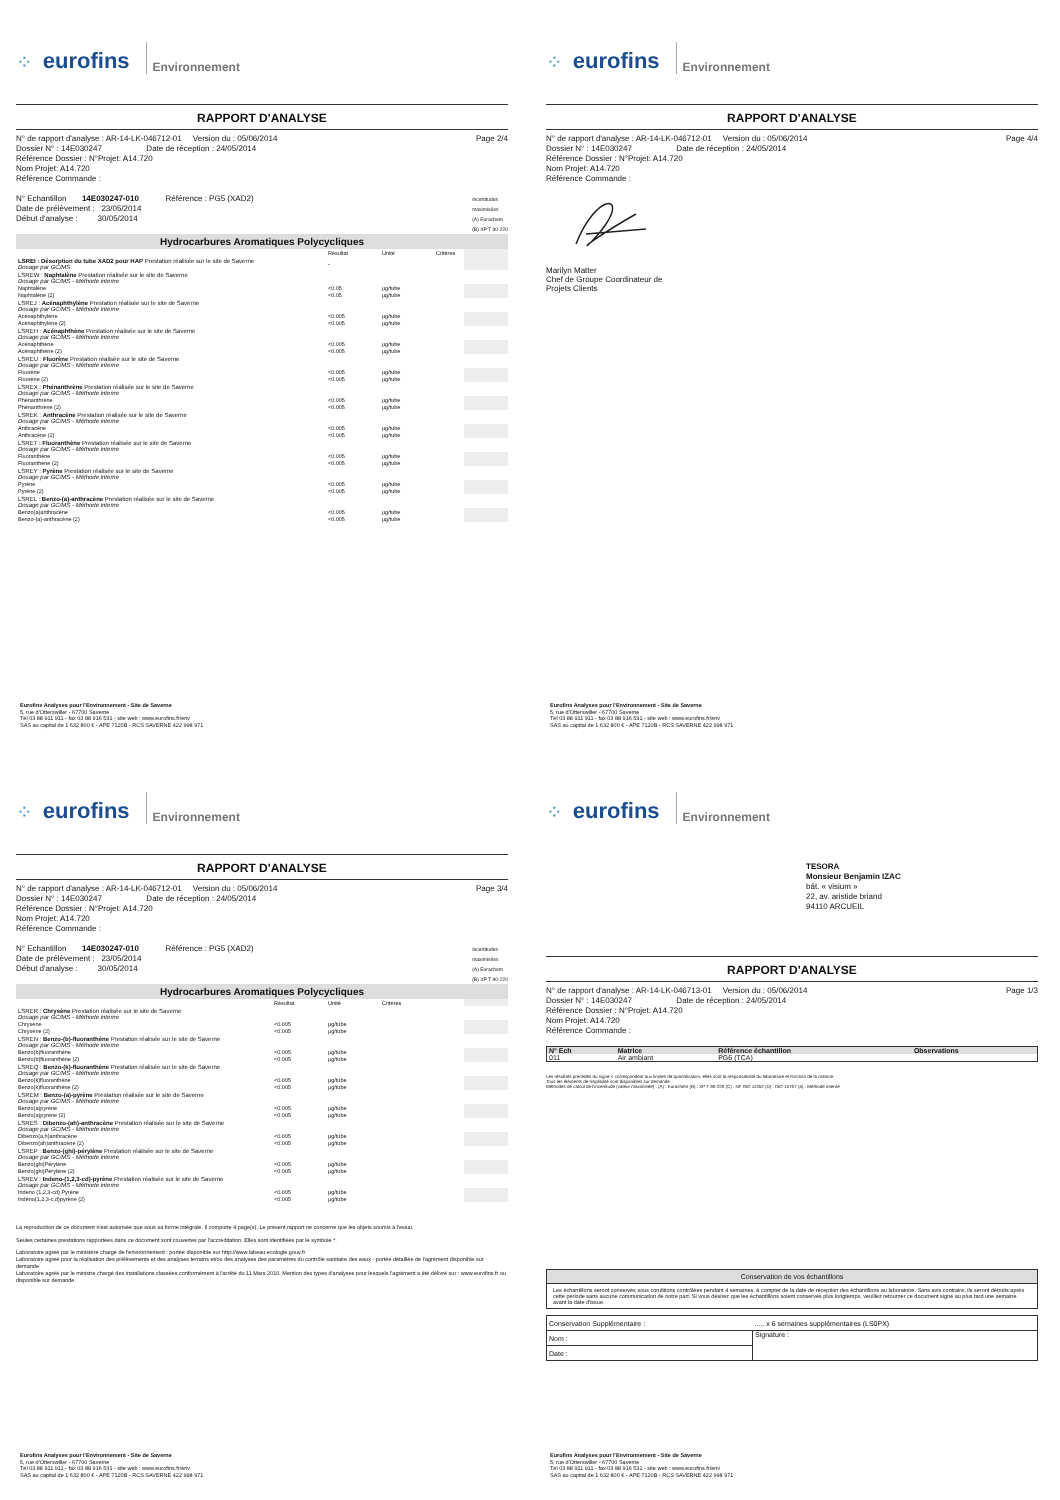⁘ eurofins Environnement
RAPPORT D'ANALYSE
N° de rapport d'analyse : AR-14-LK-046712-01 Version du : 05/06/2014
Dossier N° : 14E030247 Date de réception : 24/05/2014
Référence Dossier : N°Projet: A14.720
Nom Projet: A14.720
Référence Commande :
Page 2/4
N° Echantillon 14E030247-010 Référence : PG5 (XAD2)
Date de prélèvement : 23/05/2014
Début d'analyse : 30/05/2014
Incertitudes
maximisées
(A) Eurachem
(B) XP T 90-220
Hydrocarbures Aromatiques Polycycliques
| | Résultat | Unité | Critères | |
| LSREI : Désorption du tube XAD2 pour HAP Prestation réalisée sur le site de Saverne Dosage par GC/MS | - | | | |
| LSREW : Naphtalène Prestation réalisée sur le site de Saverne Dosage par GC/MS - Méthode interne | | | | |
| Naphtalène | <0.05 | µg/tube | | |
| Naphtalène (2) | <0.05 | µg/tube | | |
| LSREJ : Acénaphthylène Prestation réalisée sur le site de Saverne Dosage par GC/MS - Méthode interne | | | | |
| Acénaphthylène | <0.005 | µg/tube | | |
| Acénaphthylène (2) | <0.005 | µg/tube | | |
| LSREH : Acénaphthène Prestation réalisée sur le site de Saverne Dosage par GC/MS - Méthode interne | | | | |
| Acénaphthène | <0.005 | µg/tube | | |
| Acénaphthène (2) | <0.005 | µg/tube | | |
| LSREU : Fluorène Prestation réalisée sur le site de Saverne Dosage par GC/MS - Méthode interne | | | | |
| Fluorène | <0.005 | µg/tube | | |
| Fluorène (2) | <0.005 | µg/tube | | |
| LSREX : Phénanthrène Prestation réalisée sur le site de Saverne Dosage par GC/MS - Méthode interne | | | | |
| Phénanthrène | <0.005 | µg/tube | | |
| Phénanthrène (2) | <0.005 | µg/tube | | |
| LSREK : Anthracène Prestation réalisée sur le site de Saverne Dosage par GC/MS - Méthode interne | | | | |
| Anthracène | <0.005 | µg/tube | | |
| Anthracène (2) | <0.005 | µg/tube | | |
| LSRET : Fluoranthène Prestation réalisée sur le site de Saverne Dosage par GC/MS - Méthode interne | | | | |
| Fluoranthène | <0.005 | µg/tube | | |
| Fluoranthène (2) | <0.005 | µg/tube | | |
| LSREY : Pyrène Prestation réalisée sur le site de Saverne Dosage par GC/MS - Méthode interne | | | | |
| Pyrène | <0.005 | µg/tube | | |
| Pyrène (2) | <0.005 | µg/tube | | |
| LSREL : Benzo-(a)-anthracène Prestation réalisée sur le site de Saverne Dosage par GC/MS - Méthode interne | | | | |
| Benzo(a)anthracène | <0.005 | µg/tube | | |
| Benzo-(a)-anthracène (2) | <0.005 | µg/tube | | |
Eurofins Analyses pour l'Environnement - Site de Saverne
5, rue d'Otterswiller - 67700 Saverne
Tél 03 88 911 911 - fax 03 88 916 531 - site web : www.eurofins.fr/env
SAS au capital de 1 632 800 € - APE 7120B - RCS SAVERNE 422 998 971
⁘ eurofins Environnement
RAPPORT D'ANALYSE
N° de rapport d'analyse : AR-14-LK-046712-01 Version du : 05/06/2014
Dossier N° : 14E030247 Date de réception : 24/05/2014
Référence Dossier : N°Projet: A14.720
Nom Projet: A14.720
Référence Commande :
Page 4/4
Marilyn Matter
Chef de Groupe Coordinateur de
Projets Clients
Eurofins Analyses pour l'Environnement - Site de Saverne
5, rue d'Otterswiller - 67700 Saverne
Tél 03 88 911 911 - fax 03 88 916 531 - site web : www.eurofins.fr/env
SAS au capital de 1 632 800 € - APE 7120B - RCS SAVERNE 422 998 971
⁘ eurofins Environnement
RAPPORT D'ANALYSE
N° de rapport d'analyse : AR-14-LK-046712-01 Version du : 05/06/2014
Dossier N° : 14E030247 Date de réception : 24/05/2014
Référence Dossier : N°Projet: A14.720
Nom Projet: A14.720
Référence Commande :
Page 3/4
N° Echantillon 14E030247-010 Référence : PG5 (XAD2)
Date de prélèvement : 23/05/2014
Début d'analyse : 30/05/2014
Incertitudes
maximisées
(A) Eurachem
(B) XP T 90-220
Hydrocarbures Aromatiques Polycycliques
| | Résultat | Unité | Critères | |
| LSRER : Chrysène Prestation réalisée sur le site de Saverne Dosage par GC/MS - Méthode interne | | | | |
| Chrysène | <0.005 | µg/tube | | |
| Chrysène (2) | <0.005 | µg/tube | | |
| LSREN : Benzo-(b)-fluoranthène Prestation réalisée sur le site de Saverne Dosage par GC/MS - Méthode interne | | | | |
| Benzo(b)fluoranthène | <0.005 | µg/tube | | |
| Benzo(b)fluoranthène (2) | <0.005 | µg/tube | | |
| LSREQ : Benzo-(k)-fluoranthène Prestation réalisée sur le site de Saverne Dosage par GC/MS - Méthode interne | | | | |
| Benzo(k)fluoranthène | <0.005 | µg/tube | | |
| Benzo(k)fluoranthène (2) | <0.005 | µg/tube | | |
| LSREM : Benzo-(a)-pyrène Prestation réalisée sur le site de Saverne Dosage par GC/MS - Méthode interne | | | | |
| Benzo(a)pyrène | <0.005 | µg/tube | | |
| Benzo(a)pyrène (2) | <0.005 | µg/tube | | |
| LSRES : Dibenzo-(ah)-anthracène Prestation réalisée sur le site de Saverne Dosage par GC/MS - Méthode interne | | | | |
| Dibenzo(a,h)anthracène | <0.005 | µg/tube | | |
| Dibenzo(ah)anthracène (2) | <0.005 | µg/tube | | |
| LSREP : Benzo-(ghi)-pérylène Prestation réalisée sur le site de Saverne Dosage par GC/MS - Méthode interne | | | | |
| Benzo(ghi)Pérylène | <0.005 | µg/tube | | |
| Benzo(ghi)Pérylène (2) | <0.005 | µg/tube | | |
| LSREV : Indeno-(1,2,3-cd)-pyrène Prestation réalisée sur le site de Saverne Dosage par GC/MS - Méthode interne | | | | |
| Indeno (1,2,3-cd) Pyrène | <0.005 | µg/tube | | |
| Indéno(1,2,3-c,d)pyrène (2) | <0.005 | µg/tube | | |
La reproduction de ce document n'est autorisée que sous sa forme intégrale. Il comporte 4 page(s). Le présent rapport ne concerne que les objets soumis à l'essai.
Seules certaines prestations rapportées dans ce document sont couvertes par l'accréditation. Elles sont identifiées par le symbole *.
Laboratoire agréé par le ministère chargé de l'environnement : portée disponible sur http://www.labeau.ecologie.gouv.fr
Laboratoire agréé pour la réalisation des prélèvements et des analyses terrains et/ou des analyses des paramètres du contrôle sanitaire des eaux - portée détaillée de l'agrément disponible sur demande
Laboratoire agréé par le ministre chargé des installations classées conformément à l'arrêté du 11 Mars 2010. Mention des types d'analyses pour lesquels l'agrément a été délivré sur : www.eurofins.fr ou disponible sur demande.
Eurofins Analyses pour l'Environnement - Site de Saverne
5, rue d'Otterswiller - 67700 Saverne
Tél 03 88 911 911 - fax 03 88 916 531 - site web : www.eurofins.fr/env
SAS au capital de 1 632 800 € - APE 7120B - RCS SAVERNE 422 998 971
⁘ eurofins Environnement
TESORA
Monsieur Benjamin IZAC
bât. « visium »
22, av. aristide briand
94110 ARCUEIL
RAPPORT D'ANALYSE
N° de rapport d'analyse : AR-14-LK-046713-01 Version du : 05/06/2014
Dossier N° : 14E030247 Date de réception : 24/05/2014
Référence Dossier : N°Projet: A14.720
Nom Projet: A14.720
Référence Commande :
Page 1/3
| N° Ech | Matrice | Référence échantillon | Observations |
| --- | --- | --- | --- |
| 011 | Air ambiant | PG6 (TCA) | |
Les résultats précédés du signe < correspondent aux limites de quantification, elles sont la responsabilité du laboratoire et fonction de la matrice.
Tous les éléments de traçabilité sont disponibles sur demande
Méthodes de calcul de l'incertitude (valeur maximisée) : (A) : Eurachem (B) : XP T 90-220 (C) : NF ISO 11352 (D) : ISO 15767 (a) : Méthode interne
Conservation de vos échantillons
Les échantillons seront conservés sous conditions contrôlées pendant 4 semaines, à compter de la date de réception des échantillons au laboratoire. Sans avis contraire, ils seront détruits après cette période sans aucune communication de notre part. Si vous désirez que les échantillons soient conservés plus longtemps, veuillez retourner ce document signé au plus tard une semaine avant la date d'issue.
| Conservation Supplémentaire : | ..... x 6 semaines supplémentaires (LS0PX) |
| Nom : | Signature : |
| Date : | |
Eurofins Analyses pour l'Environnement - Site de Saverne
5, rue d'Otterswiller - 67700 Saverne
Tél 03 88 911 911 - fax 03 88 916 531 - site web : www.eurofins.fr/env
SAS au capital de 1 632 800 € - APE 7120B - RCS SAVERNE 422 998 971